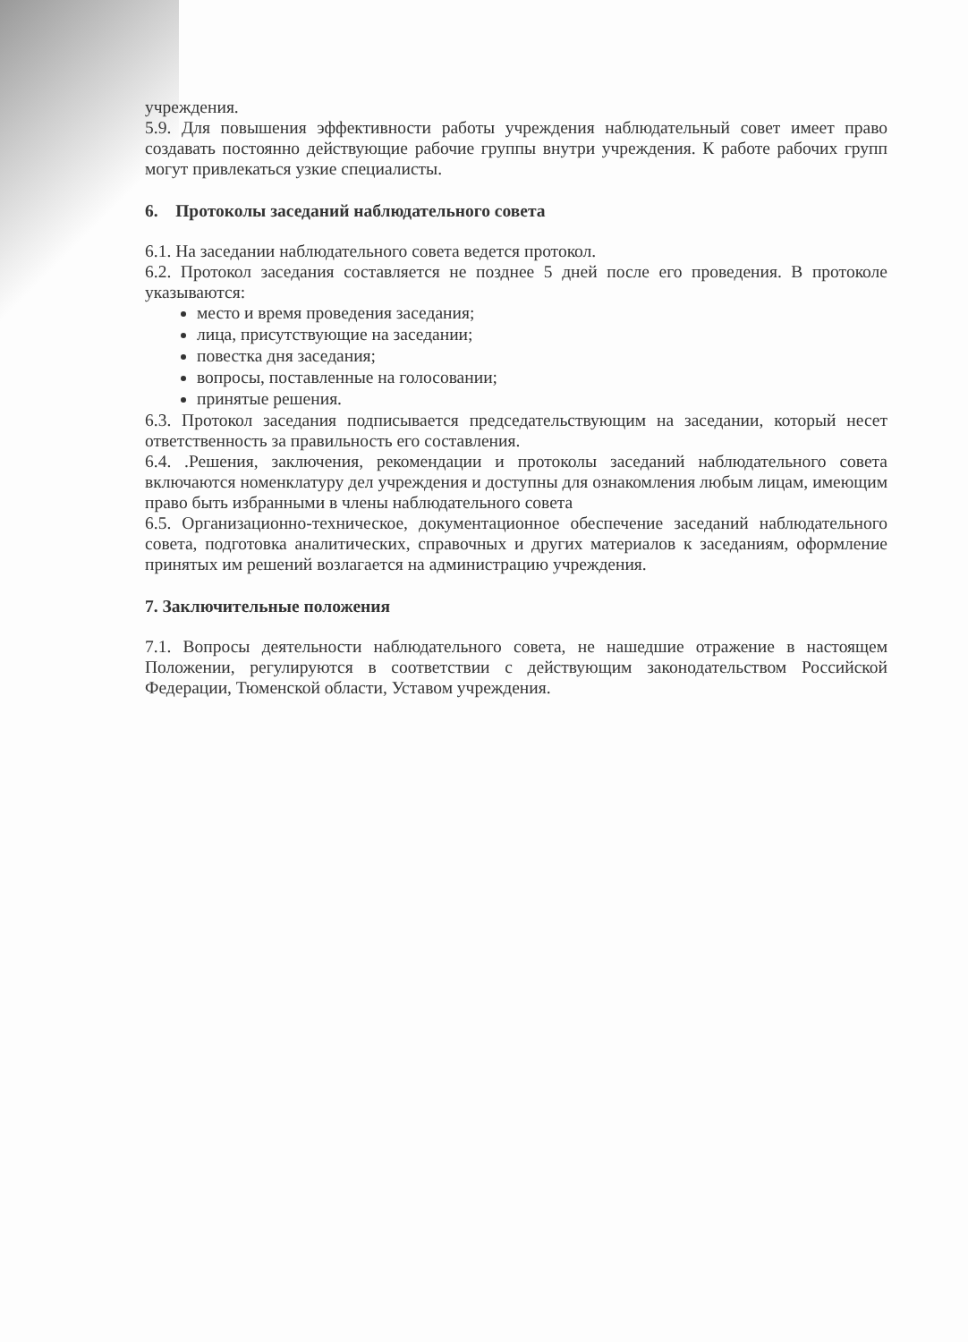учреждения.
5.9. Для повышения эффективности работы учреждения наблюдательный совет имеет право создавать постоянно действующие рабочие группы внутри учреждения. К работе рабочих групп могут привлекаться узкие специалисты.
6. Протоколы заседаний наблюдательного совета
6.1. На заседании наблюдательного совета ведется протокол.
6.2. Протокол заседания составляется не позднее 5 дней после его проведения. В протоколе указываются:
место и время проведения заседания;
лица, присутствующие на заседании;
повестка дня заседания;
вопросы, поставленные на голосовании;
принятые решения.
6.3. Протокол заседания подписывается председательствующим на заседании, который несет ответственность за правильность его составления.
6.4. .Решения, заключения, рекомендации и протоколы заседаний наблюдательного совета включаются номенклатуру дел учреждения и доступны для ознакомления любым лицам, имеющим право быть избранными в члены наблюдательного совета
6.5. Организационно-техническое, документационное обеспечение заседаний наблюдательного совета, подготовка аналитических, справочных и других материалов к заседаниям, оформление принятых им решений возлагается на администрацию учреждения.
7. Заключительные положения
7.1. Вопросы деятельности наблюдательного совета, не нашедшие отражение в настоящем Положении, регулируются в соответствии с действующим законодательством Российской Федерации, Тюменской области, Уставом учреждения.